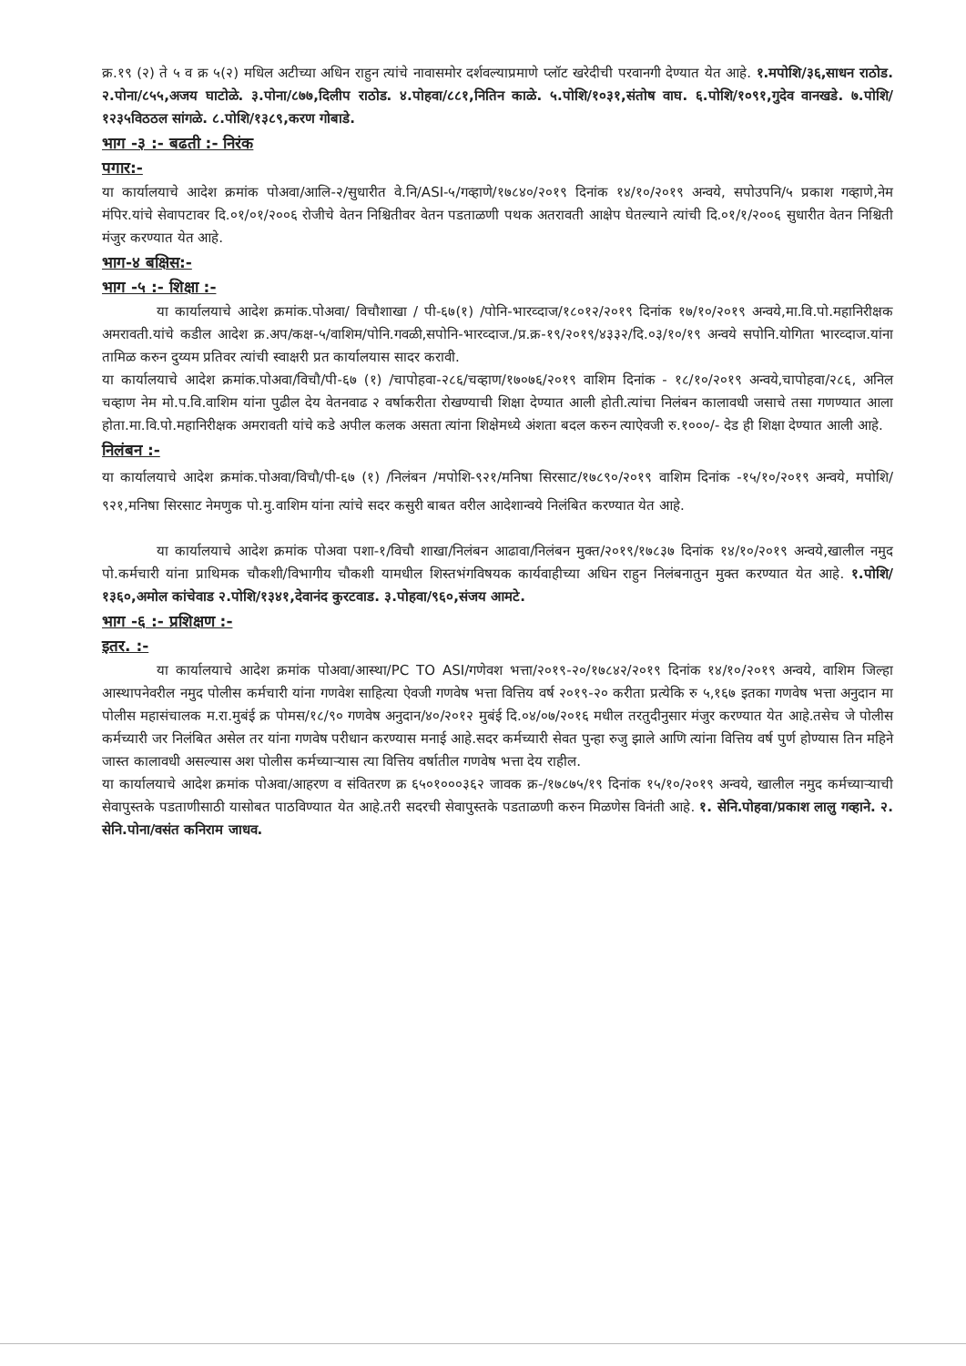क्र.१९ (२) ते ५ व क्र ५(२) मधिल अटीच्या अधिन राहुन त्यांचे नावासमोर दर्शवल्याप्रमाणे प्लॉट खरेदीची परवानगी देण्यात येत आहे. १.मपोशि/३६,साधन राठोड. २.पोना/८५५,अजय घाटोळे. ३.पोना/८७७,दिलीप राठोड. ४.पोहवा/८८१,नितिन काळे. ५.पोशि/१०३१,संतोष वाघ. ६.पोशि/१०९१,गुदेव वानखडे. ७.पोशि/१२३५विठठल सांगळे. ८.पोशि/१३८९,करण गोबाडे.
भाग -३ :- बढती :- निरंक
पगार:-
या कार्यालयाचे आदेश क्रमांक पोअवा/आलि-२/सुधारीत वे.नि/ASI-५/गव्हाणे/१७८४०/२०१९ दिनांक १४/१०/२०१९ अन्वये, सपोउपनि/५ प्रकाश गव्हाणे,नेम मंपिर.यांचे सेवापटावर दि.०१/०१/२००६ रोजीचे वेतन निश्चितीवर वेतन पडताळणी पथक अतरावती आक्षेप घेतल्याने त्यांची दि.०१/१/२००६ सुधारीत वेतन निश्चिती मंजुर करण्यात येत आहे.
भाग-४ बक्षिस:-
भाग -५ :- शिक्षा :-
या कार्यालयाचे आदेश क्रमांक.पोअवा/ विचौशाखा / पी-६७(१) /पोनि-भारव्दाज/१८०१२/२०१९ दिनांक १७/१०/२०१९ अन्वये,मा.वि.पो.महानिरीक्षक अमरावती.यांचे कडील आदेश क्र.अप/कक्ष-५/वाशिम/पोनि.गवळी,सपोनि-भारव्दाज./प्र.क्र-१९/२०१९/४३३२/दि.०३/१०/१९ अन्वये सपोनि.योगिता भारव्दाज.यांना तामिळ करुन दुय्यम प्रतिवर त्यांची स्वाक्षरी प्रत कार्यालयास सादर करावी.
या कार्यालयाचे आदेश क्रमांक.पोअवा/विचौ/पी-६७ (१) /चापोहवा-२८६/चव्हाण/१७०७६/२०१९ वाशिम दिनांक - १८/१०/२०१९ अन्वये,चापोहवा/२८६, अनिल चव्हाण नेम मो.प.वि.वाशिम यांना पुढील देय वेतनवाढ २ वर्षाकरीता रोखण्याची शिक्षा देण्यात आली होती.त्यांचा निलंबन कालावधी जसाचे तसा गणण्यात आला होता.मा.वि.पो.महानिरीक्षक अमरावती यांचे कडे अपील कलक असता त्यांना शिक्षेमध्ये अंशता बदल करुन त्याऐवजी रु.१०००/- देड ही शिक्षा देण्यात आली आहे.
निलंबन :-
या कार्यालयाचे आदेश क्रमांक.पोअवा/विचौ/पी-६७ (१) /निलंबन /मपोशि-९२१/मनिषा सिरसाट/१७८९०/२०१९ वाशिम दिनांक -१५/१०/२०१९ अन्वये, मपोशि/९२१,मनिषा सिरसाट नेमणुक पो.मु.वाशिम यांना त्यांचे सदर कसुरी बाबत वरील आदेशान्वये निलंबित करण्यात येत आहे.
या कार्यालयाचे आदेश क्रमांक पोअवा पशा-१/विचौ शाखा/निलंबन आढावा/निलंबन मुक्त/२०१९/१७८३७ दिनांक १४/१०/२०१९ अन्वये,खालील नमुद पो.कर्मचारी यांना प्राथिमक चौकशी/विभागीय चौकशी यामधील शिस्तभंगविषयक कार्यवाहीच्या अधिन राहुन निलंबनातुन मुक्त करण्यात येत आहे. १.पोशि/१३६०,अमोल कांचेवाड २.पोशि/१३४१,देवानंद कुरटवाड. ३.पोहवा/९६०,संजय आमटे.
भाग -६ :- प्रशिक्षण :-
इतर. :-
या कार्यालयाचे आदेश क्रमांक पोअवा/आस्था/PC TO ASI/गणेवश भत्ता/२०१९-२०/१७८४२/२०१९ दिनांक १४/१०/२०१९ अन्वये, वाशिम जिल्हा आस्थापनेवरील नमुद पोलीस कर्मचारी यांना गणवेश साहित्या ऐवजी गणवेष भत्ता वित्तिय वर्ष २०१९-२० करीता प्रत्येकि रु ५,१६७ इतका गणवेष भत्ता अनुदान मा पोलीस महासंचालक म.रा.मुबंई क्र पोमस/१८/९० गणवेष अनुदान/४०/२०१२ मुबंई दि.०४/०७/२०१६ मधील तरतुदीनुसार मंजुर करण्यात येत आहे.तसेच जे पोलीस कर्मच्यारी जर निलंबित असेल तर यांना गणवेष परीधान करण्यास मनाई आहे.सदर कर्मच्यारी सेवत पुन्हा रुजु झाले आणि त्यांना वित्तिय वर्ष पुर्ण होण्यास तिन महिने जास्त कालावधी असल्यास अश पोलीस कर्मच्याऱ्यास त्या वित्तिय वर्षातील गणवेष भत्ता देय राहील.
या कार्यालयाचे आदेश क्रमांक पोअवा/आहरण व संवितरण क्र ६५०१०००३६२ जावक क्र-/१७८७५/१९ दिनांक १५/१०/२०१९ अन्वये, खालील नमुद कर्मच्याऱ्याची सेवापुस्तके पडताणीसाठी यासोबत पाठविण्यात येत आहे.तरी सदरची सेवापुस्तके पडताळणी करुन मिळणेस विनंती आहे. १. सेनि.पोहवा/प्रकाश लालु गव्हाने. २. सेनि.पोना/वसंत कनिराम जाधव.